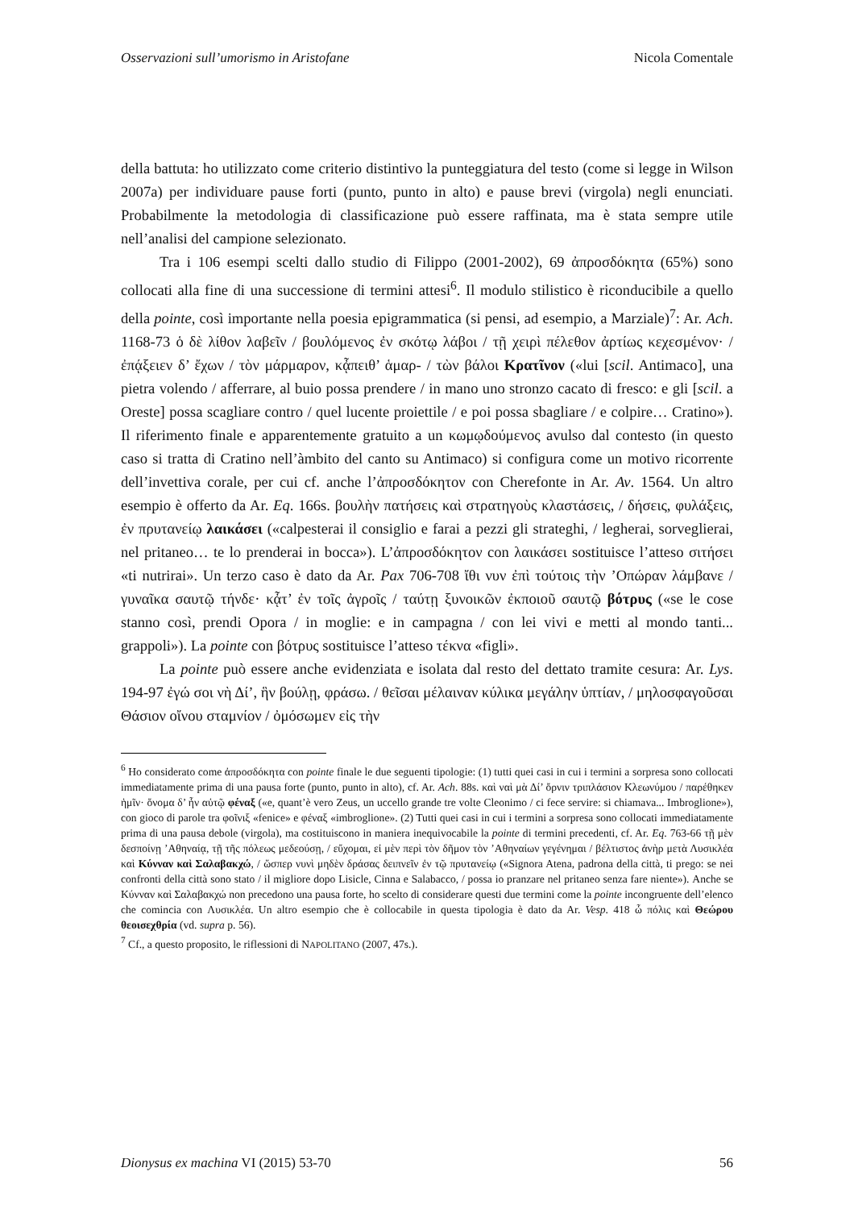Osservazioni sull’umorismo in Aristofane Nicola Comentale
della battuta: ho utilizzato come criterio distintivo la punteggiatura del testo (come si legge in Wilson 2007a) per individuare pause forti (punto, punto in alto) e pause brevi (virgola) negli enunciati. Probabilmente la metodologia di classificazione può essere raffinata, ma è stata sempre utile nell’analisi del campione selezionato.
Tra i 106 esempi scelti dallo studio di Filippo (2001-2002), 69 ἀπροσδόκητα (65%) sono collocati alla fine di una successione di termini attesi<sup>6</sup>. Il modulo stilistico è riconducibile a quello della pointe, così importante nella poesia epigrammatica (si pensi, ad esempio, a Marziale)<sup>7</sup>: Ar. Ach. 1168-73 ὁ δὲ λίθον λαβεῖν / βουλόμενος ἐν σκότῳ λάβοι / τῇ χειρὶ πέλεθον ἀρτίως κεχεσμένον· / ἐπᾴξειεν δ’ ἔχων / τὸν μάρμαρον, κᾆπειθ’ ἁμαρ- / τὼν βάλοι Κρατῖνον («lui [scil. Antimaco], una pietra volendo / afferrare, al buio possa prendere / in mano uno stronzo cacato di fresco: e gli [scil. a Oreste] possa scagliare contro / quel lucente proiettile / e poi possa sbagliare / e colpire… Cratino»). Il riferimento finale e apparentemente gratuito a un κωμῳδούμενος avulso dal contesto (in questo caso si tratta di Cratino nell’àmbito del canto su Antimaco) si configura come un motivo ricorrente dell’invettiva corale, per cui cf. anche l’ἀπροσδόκητον con Cherefonte in Ar. Av. 1564. Un altro esempio è offerto da Ar. Eq. 166s. βουλὴν πατήσεις καὶ στρατηγοὺς κλαστάσεις, / δήσεις, φυλάξεις, ἐν πρυτανείῳ λαικάσει («calpesterai il consiglio e farai a pezzi gli strateghi, / legherai, sorveglierai, nel pritaneo… te lo prenderai in bocca»). L’ἀπροσδόκητον con λαικάσει sostituisce l’atteso σιτήσει «ti nutrirai». Un terzo caso è dato da Ar. Pax 706-708 ἴθι νυν ἐπὶ τούτοις τὴν ’Οπώραν λάμβανε / γυναῖκα σαυτῷ τήνδε· κᾆτ’ ἐν τοῖς ἀγροῖς / ταύτῃ ξυνοικῶν ἐκποιοῦ σαυτῷ βότρυς («se le cose stanno così, prendi Opora / in moglie: e in campagna / con lei vivi e metti al mondo tanti... grappoli»). La pointe con βότρυς sostituisce l’atteso τέκνα «figli».
La pointe può essere anche evidenziata e isolata dal resto del dettato tramite cesura: Ar. Lys. 194-97 ἐγώ σοι νὴ Δί’, ἣν βούλῃ, φράσω. / θεῖσαι μέλαιναν κύλικα μεγάλην ὑπτίαν, / μηλοσφαγοῦσαι Θάσιον οἴνου σταμνίον / ὀμόσωμεν εἰς τὴν
<sup>6</sup> Ho considerato come ἀπροσδόκητα con pointe finale le due seguenti tipologie: (1) tutti quei casi in cui i termini a sorpresa sono collocati immediatamente prima di una pausa forte (punto, punto in alto), cf. Ar. Ach. 88s. καὶ ναὶ μὰ Δί’ ὄρνιν τριπλάσιον Κλεωνύμου / παρέθηκεν ἡμῖν· ὄνομα δ’ ἦν αὐτῷ φέναξ («e, quant’è vero Zeus, un uccello grande tre volte Cleonimo / ci fece servire: si chiamava... Imbroglione»), con gioco di parole tra φοῖνιξ «fenice» e φέναξ «imbroglione». (2) Tutti quei casi in cui i termini a sorpresa sono collocati immediatamente prima di una pausa debole (virgola), ma costituiscono in maniera inequivocabile la pointe di termini precedenti, cf. Ar. Eq. 763-66 τῇ μὲν δεσποίνῃ ’Αθηναίᾳ, τῇ τῆς πόλεως μεδεούσῃ, / εὔχομαι, εἰ μὲν περὶ τὸν δῆμον τὸν ’Αθηναίων γεγένημαι / βέλτιστος ἀνὴρ μετὰ Λυσικλέα καὶ Κύνναν καὶ Σαλαβακχώ, / ὥσπερ νυνὶ μηδὲν δράσας δειπνεῖν ἐν τῷ πρυτανείῳ («Signora Atena, padrona della città, ti prego: se nei confronti della città sono stato / il migliore dopo Lisicle, Cinna e Salabacco, / possa io pranzare nel pritaneo senza fare niente»). Anche se Κύνναν καὶ Σαλαβακχώ non precedono una pausa forte, ho scelto di considerare questi due termini come la pointe incongruente dell’elenco che comincia con Λυσικλέα. Un altro esempio che è collocabile in questa tipologia è dato da Ar. Vesp. 418 ὦ πόλις καὶ Θεώρου θεοισεχθρία (vd. supra p. 56).
<sup>7</sup> Cf., a questo proposito, le riflessioni di NAPOLITANO (2007, 47s.).
Dionysus ex machina VI (2015) 53-70 56